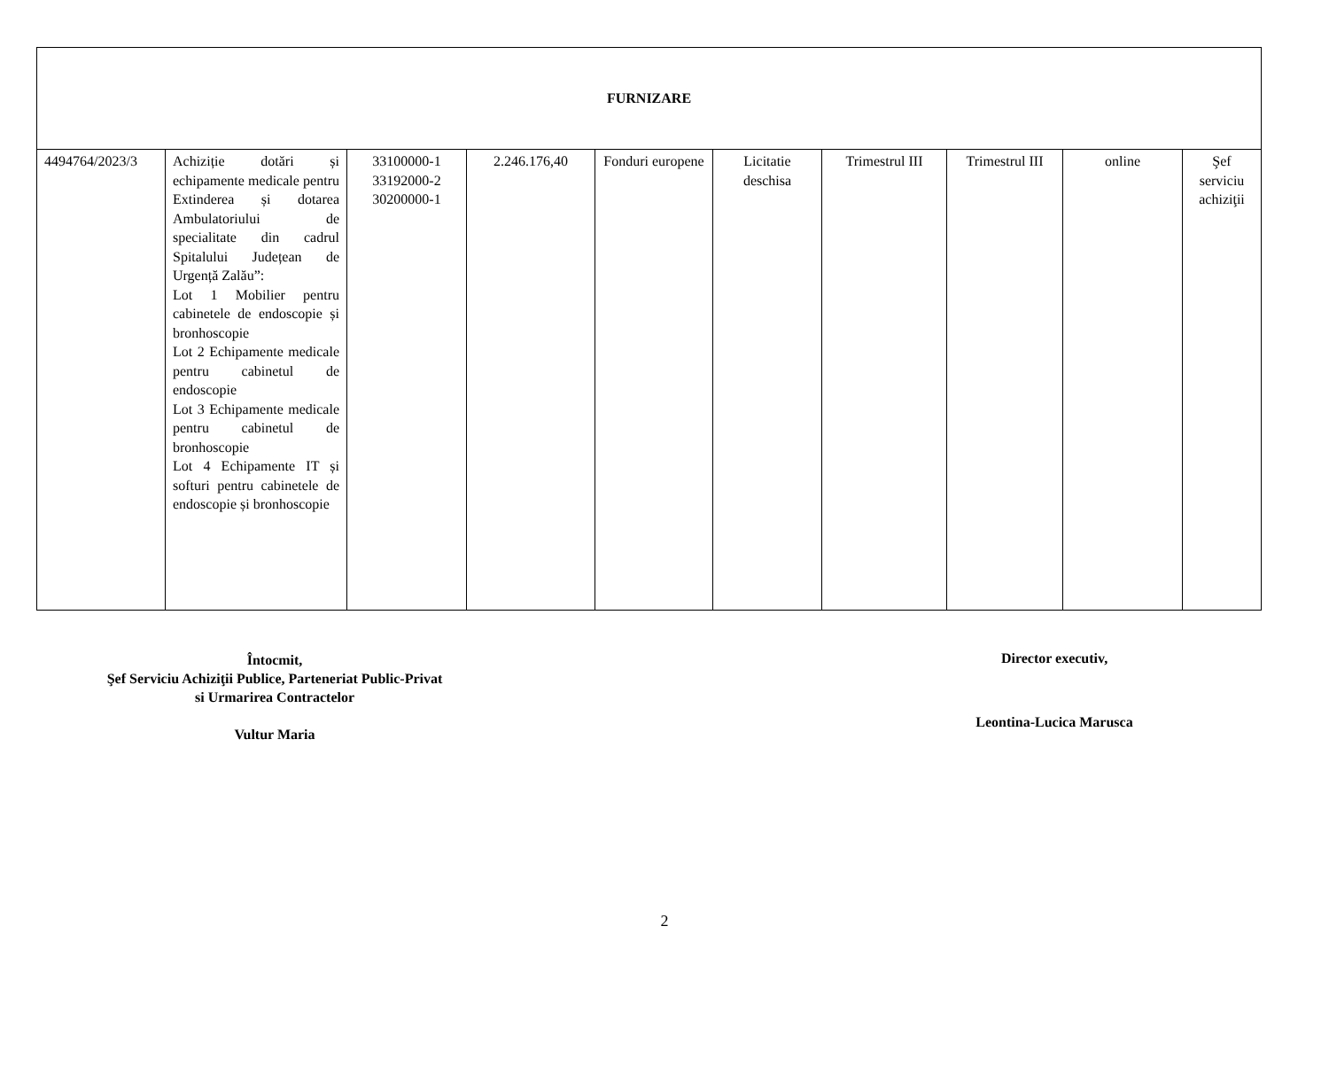| FURNIZARE | | | | | | | | | |
| 4494764/2023/3 | Achiziție dotări și echipamente medicale pentru Extinderea și dotarea Ambulatoriului de specialitate din cadrul Spitalului Județean de Urgență Zalău”: Lot 1 Mobilier pentru cabinetele de endoscopie și bronhoscopie Lot 2 Echipamente medicale pentru cabinetul de endoscopie Lot 3 Echipamente medicale pentru cabinetul de bronhoscopie Lot 4 Echipamente IT și softuri pentru cabinetele de endoscopie și bronhoscopie | 33100000-1 33192000-2 30200000-1 | 2.246.176,40 | Fonduri europene | Licitatie deschisa | Trimestrul III | Trimestrul III | online | Şef serviciu achiziţii |
Întocmit,
Şef Serviciu Achiziţii Publice, Parteneriat Public-Privat
si Urmarirea Contractelor
Vultur Maria
Director executiv,
Leontina-Lucica Marusca
2